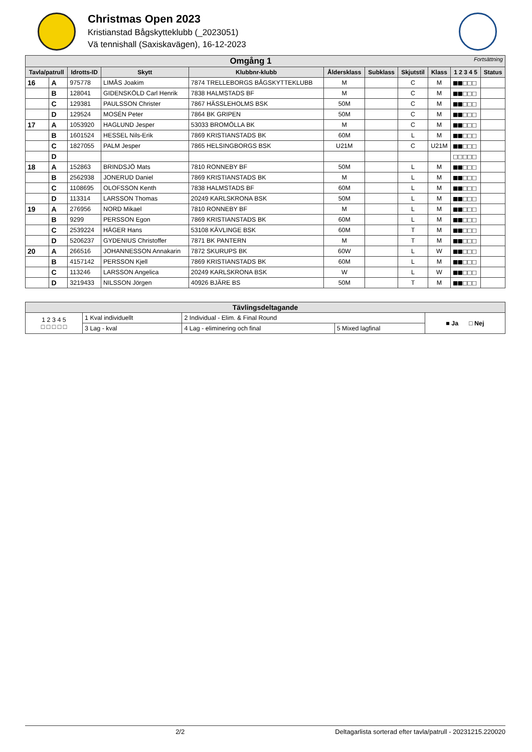Christmas Open 2023
Kristianstad Bågskytteklubb (_2023051)
Vä tennishall (Saxiskavägen), 16-12-2023
| Omgång 1 Fortsättning | | | | | | | | | | |
| --- | --- | --- | --- | --- | --- | --- | --- | --- | --- | --- |
| Tavla/patrull | | Idrotts-ID | Skytt | Klubbnr-klubb | Åldersklass | Subklass | Skjutstil | Klass | 1 2 3 4 5 | Status |
| 16 | A | 975778 | LIMÅS Joakim | 7874 TRELLEBORGS BÅGSKYTTEKLUBB | M | | C | M | ■■□□□ | |
| | B | 128041 | GIDENSKÖLD Carl Henrik | 7838 HALMSTADS BF | M | | C | M | ■■□□□ | |
| | C | 129381 | PAULSSON Christer | 7867 HÄSSLEHOLMS BSK | 50M | | C | M | ■■□□□ | |
| | D | 129524 | MOSÉN Peter | 7864 BK GRIPEN | 50M | | C | M | ■■□□□ | |
| 17 | A | 1053920 | HAGLUND Jesper | 53033 BROMÖLLA BK | M | | C | M | ■■□□□ | |
| | B | 1601524 | HESSEL Nils-Erik | 7869 KRISTIANSTADS BK | 60M | | L | M | ■■□□□ | |
| | C | 1827055 | PALM Jesper | 7865 HELSINGBORGS BSK | U21M | | C | U21M | ■■□□□ | |
| | D | | | | | | | | □□□□□ | |
| 18 | A | 152863 | BRINDSJÖ Mats | 7810 RONNEBY BF | 50M | | L | M | ■■□□□ | |
| | B | 2562938 | JONERUD Daniel | 7869 KRISTIANSTADS BK | M | | L | M | ■■□□□ | |
| | C | 1108695 | OLOFSSON Kenth | 7838 HALMSTADS BF | 60M | | L | M | ■■□□□ | |
| | D | 113314 | LARSSON Thomas | 20249 KARLSKRONA BSK | 50M | | L | M | ■■□□□ | |
| 19 | A | 276956 | NORD Mikael | 7810 RONNEBY BF | M | | L | M | ■■□□□ | |
| | B | 9299 | PERSSON Egon | 7869 KRISTIANSTADS BK | 60M | | L | M | ■■□□□ | |
| | C | 2539224 | HÄGER Hans | 53108 KÄVLINGE BSK | 60M | | T | M | ■■□□□ | |
| | D | 5206237 | GYDENIUS Christoffer | 7871 BK PANTERN | M | | T | M | ■■□□□ | |
| 20 | A | 266516 | JOHANNESSON Annakarin | 7872 SKURUPS BK | 60W | | L | W | ■■□□□ | |
| | B | 4157142 | PERSSON Kjell | 7869 KRISTIANSTADS BK | 60M | | L | M | ■■□□□ | |
| | C | 113246 | LARSSON Angelica | 20249 KARLSKRONA BSK | W | | L | W | ■■□□□ | |
| | D | 3219433 | NILSSON Jörgen | 40926 BJÄRE BS | 50M | | T | M | ■■□□□ | |
| Tävlingsdeltagande | | | | |
| --- | --- | --- | --- | --- |
| 1 2 3 4 5 □ □ □ □ □ | 1 Kval individuellt | 2 Individual - Elim. & Final Round | | ■ Ja □ Nej |
| | 3 Lag - kval | 4 Lag - eliminering och final | 5 Mixed lagfinal | |
2/2 Deltagarlista sorterad efter tavla/patrull - 20231215.220020